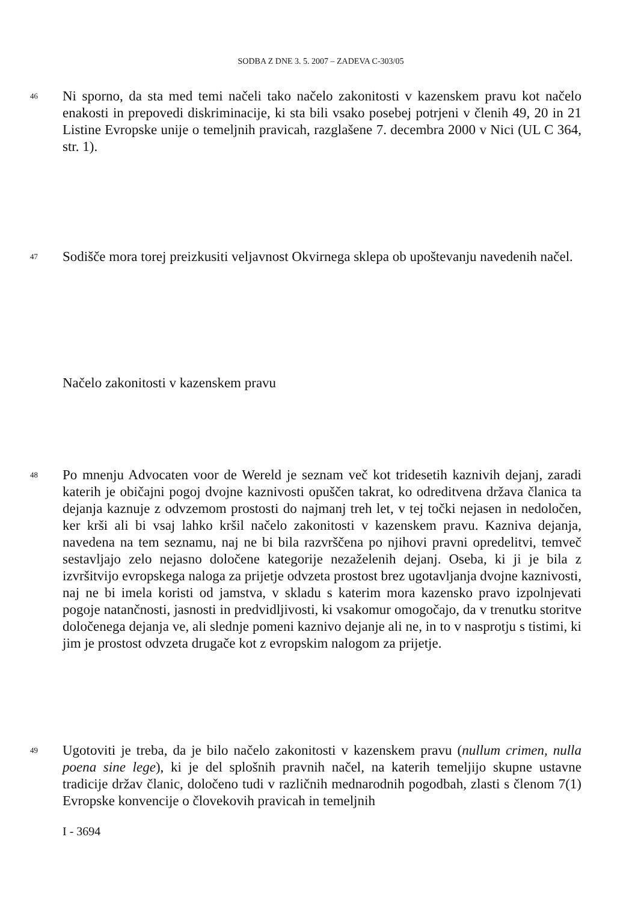SODBA Z DNE 3. 5. 2007 – ZADEVA C-303/05
46
Ni sporno, da sta med temi načeli tako načelo zakonitosti v kazenskem pravu kot načelo enakosti in prepovedi diskriminacije, ki sta bili vsako posebej potrjeni v členih 49, 20 in 21 Listine Evropske unije o temeljnih pravicah, razglašene 7. decembra 2000 v Nici (UL C 364, str. 1).
47
Sodišče mora torej preizkusiti veljavnost Okvirnega sklepa ob upoštevanju navedenih načel.
Načelo zakonitosti v kazenskem pravu
48
Po mnenju Advocaten voor de Wereld je seznam več kot tridesetih kaznivih dejanj, zaradi katerih je običajni pogoj dvojne kaznivosti opuščen takrat, ko odreditvena država članica ta dejanja kaznuje z odvzemom prostosti do najmanj treh let, v tej točki nejasen in nedoločen, ker krši ali bi vsaj lahko kršil načelo zakonitosti v kazenskem pravu. Kazniva dejanja, navedena na tem seznamu, naj ne bi bila razvrščena po njihovi pravni opredelitvi, temveč sestavljajo zelo nejasno določene kategorije nezaželenih dejanj. Oseba, ki ji je bila z izvršitvijo evropskega naloga za prijetje odvzeta prostost brez ugotavljanja dvojne kaznivosti, naj ne bi imela koristi od jamstva, v skladu s katerim mora kazensko pravo izpolnjevati pogoje natančnosti, jasnosti in predvidljivosti, ki vsakomur omogočajo, da v trenutku storitve določenega dejanja ve, ali slednje pomeni kaznivo dejanje ali ne, in to v nasprotju s tistimi, ki jim je prostost odvzeta drugače kot z evropskim nalogom za prijetje.
49
Ugotoviti je treba, da je bilo načelo zakonitosti v kazenskem pravu (nullum crimen, nulla poena sine lege), ki je del splošnih pravnih načel, na katerih temeljijo skupne ustavne tradicije držav članic, določeno tudi v različnih mednarodnih pogodbah, zlasti s členom 7(1) Evropske konvencije o človekovih pravicah in temeljnih
I - 3694